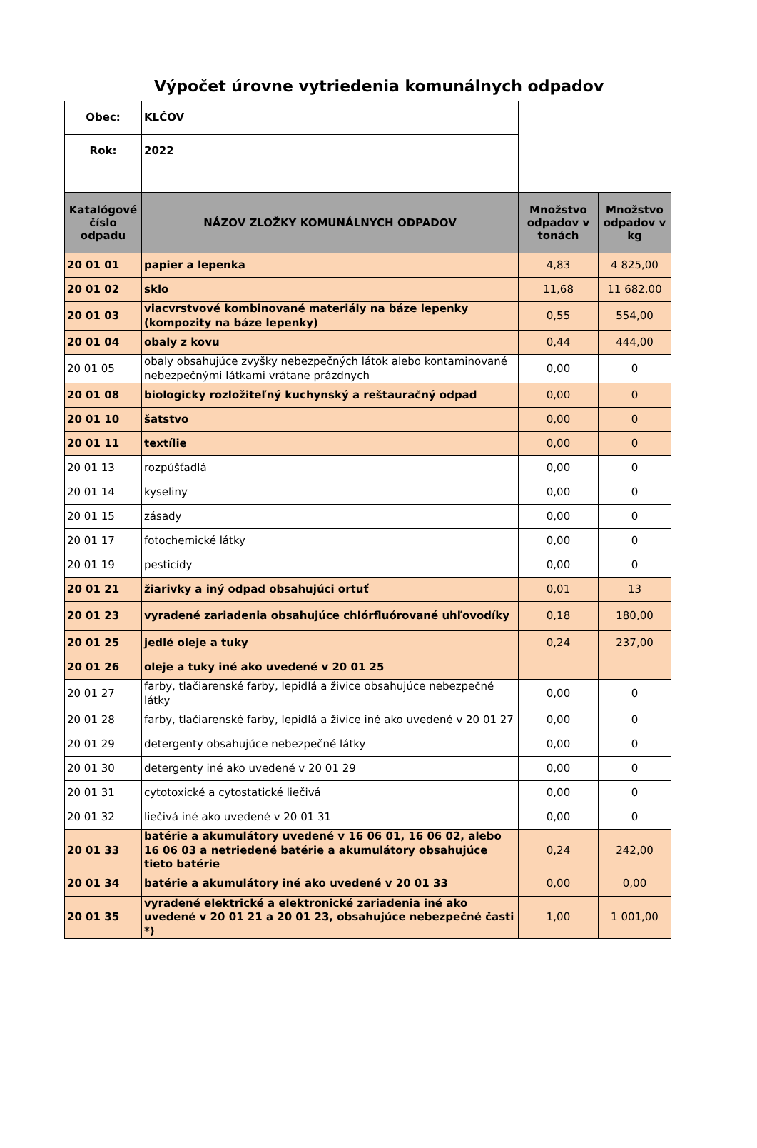Výpočet úrovne vytriedenia komunálnych odpadov
| Obec: | KLČOV | | |
| Rok: | 2022 | | |
| Katalógové číslo odpadu | NÁZOV ZLOŽKY KOMUNÁLNYCH ODPADOV | Množstvo odpadov v tonách | Množstvo odpadov v kg |
| 20 01 01 | papier a lepenka | 4,83 | 4 825,00 |
| 20 01 02 | sklo | 11,68 | 11 682,00 |
| 20 01 03 | viacvrstvové kombinované materiály na báze lepenky (kompozity na báze lepenky) | 0,55 | 554,00 |
| 20 01 04 | obaly z kovu | 0,44 | 444,00 |
| 20 01 05 | obaly obsahujúce zvyšky nebezpečných látok alebo kontaminované nebezpečnými látkami vrátane prázdnych | 0,00 | 0 |
| 20 01 08 | biologicky rozložiteľný kuchynský a reštauračný odpad | 0,00 | 0 |
| 20 01 10 | šatstvo | 0,00 | 0 |
| 20 01 11 | textílie | 0,00 | 0 |
| 20 01 13 | rozpúšťadlá | 0,00 | 0 |
| 20 01 14 | kyseliny | 0,00 | 0 |
| 20 01 15 | zásady | 0,00 | 0 |
| 20 01 17 | fotochemické látky | 0,00 | 0 |
| 20 01 19 | pesticídy | 0,00 | 0 |
| 20 01 21 | žiarivky a iný odpad obsahujúci ortuť | 0,01 | 13 |
| 20 01 23 | vyradené zariadenia obsahujúce chlórfluórované uhľovodíky | 0,18 | 180,00 |
| 20 01 25 | jedlé oleje a tuky | 0,24 | 237,00 |
| 20 01 26 | oleje a tuky iné ako uvedené v 20 01 25 | | |
| 20 01 27 | farby, tlačiarenské farby, lepidlá a živice obsahujúce nebezpečné látky | 0,00 | 0 |
| 20 01 28 | farby, tlačiarenské farby, lepidlá a živice iné ako uvedené v 20 01 27 | 0,00 | 0 |
| 20 01 29 | detergenty obsahujúce nebezpečné látky | 0,00 | 0 |
| 20 01 30 | detergenty iné ako uvedené v 20 01 29 | 0,00 | 0 |
| 20 01 31 | cytotoxické a cytostatické liečivá | 0,00 | 0 |
| 20 01 32 | liečivá iné ako uvedené v 20 01 31 | 0,00 | 0 |
| 20 01 33 | batérie a akumulátory uvedené v 16 06 01, 16 06 02, alebo 16 06 03 a netriedené batérie a akumulátory obsahujúce tieto batérie | 0,24 | 242,00 |
| 20 01 34 | batérie a akumulátory iné ako uvedené v 20 01 33 | 0,00 | 0,00 |
| 20 01 35 | vyradené elektrické a elektronické zariadenia iné ako uvedené v 20 01 21 a 20 01 23, obsahujúce nebezpečné časti *) | 1,00 | 1 001,00 |